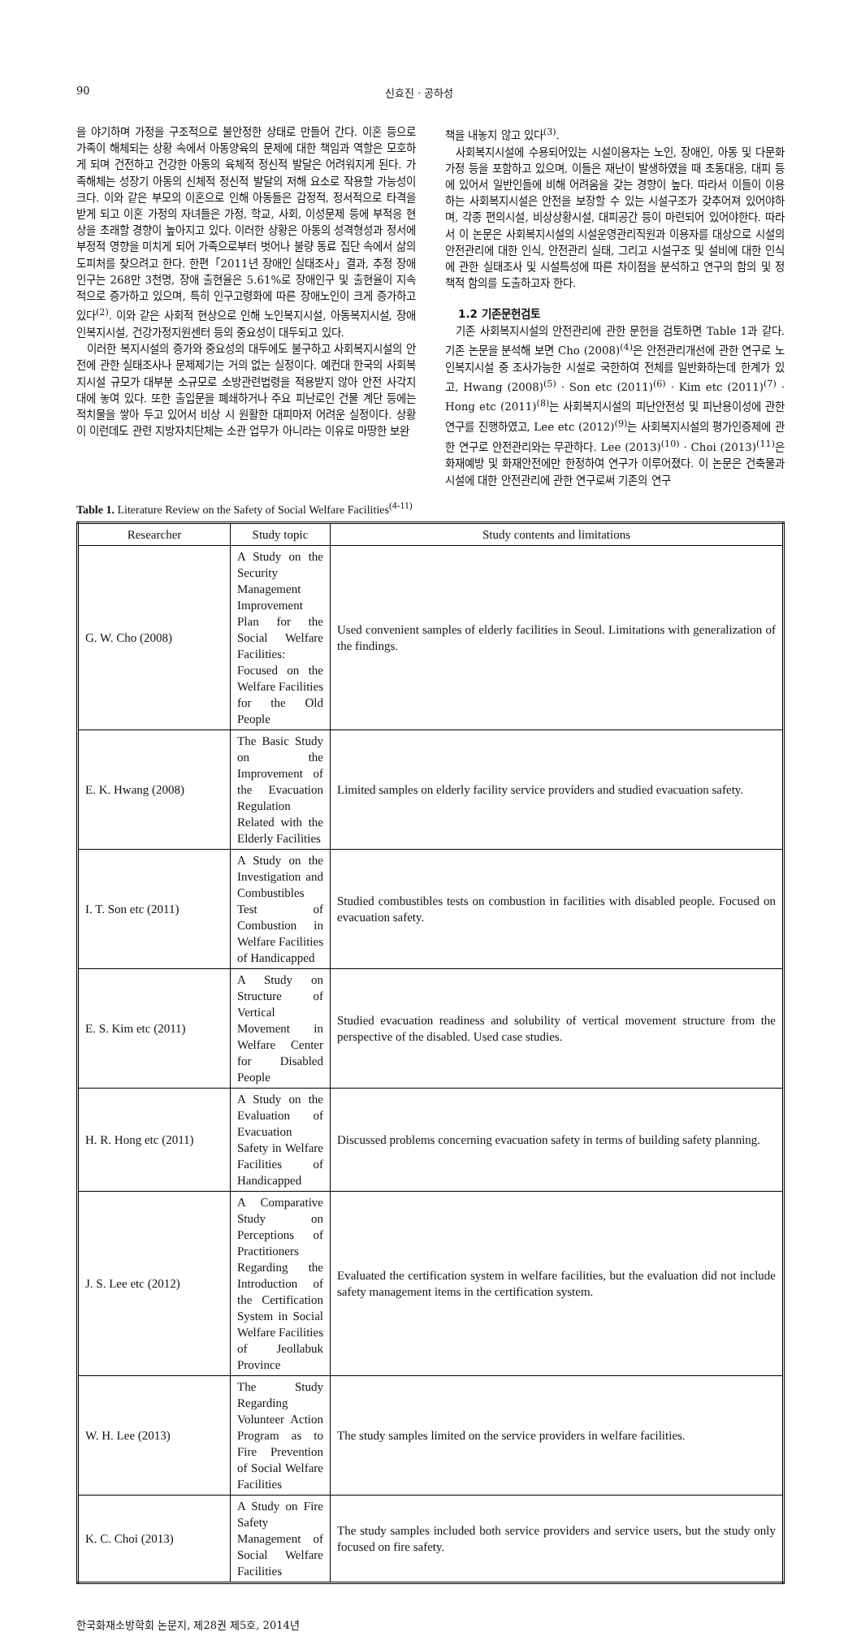90 신효진 · 공하성
을 야기하며 가정을 구조적으로 불안정한 상태로 만들어 간다. 이혼 등으로 가족이 해체되는 상황 속에서 아동양육의 문제에 대한 책임과 역할은 모호하게 되며 건전하고 건강한 아동의 육체적 정신적 발달은 어려워지게 된다. 가족해체는 성장기 아동의 신체적 정신적 발달의 저해 요소로 작용할 가능성이 크다. 이와 같은 부모의 이혼으로 인해 아동들은 감정적, 정서적으로 타격을 받게 되고 이혼 가정의 자녀들은 가정, 학교, 사회, 이성문제 등에 부적응 현상을 초래할 경향이 높아지고 있다. 이러한 상황은 아동의 성격형성과 정서에 부정적 영향을 미치게 되어 가족으로부터 벗어나 불량 동료 집단 속에서 삶의 도피처를 찾으려고 한다. 한편「2011년 장애인 실태조사」결과, 추정 장애인구는 268만 3천명, 장애 출현율은 5.61%로 장애인구 및 출현율이 지속적으로 증가하고 있으며, 특히 인구고령화에 따른 장애노인이 크게 증가하고 있다<sup>(2)</sup>. 이와 같은 사회적 현상으로 인해 노인복지시설, 아동복지시설, 장애인복지시설, 건강가정지원센터 등의 중요성이 대두되고 있다.
이러한 복지시설의 증가와 중요성의 대두에도 불구하고 사회복지시설의 안전에 관한 실태조사나 문제제기는 거의 없는 실정이다. 예컨대 한국의 사회복지시설 규모가 대부분 소규모로 소방관련법령을 적용받지 않아 안전 사각지대에 놓여 있다. 또한 출입문을 폐쇄하거나 주요 피난로인 건물 계단 등에는 적치물을 쌓아 두고 있어서 비상 시 원활한 대피마저 어려운 실정이다. 상황이 이런데도 관련 지방자치단체는 소관 업무가 아니라는 이유로 마땅한 보완
책을 내놓지 않고 있다<sup>(3)</sup>.
사회복지시설에 수용되어있는 시설이용자는 노인, 장애인, 아동 및 다문화가정 등을 포함하고 있으며, 이들은 재난이 발생하였을 때 초동대응, 대피 등에 있어서 일반인들에 비해 어려움을 갖는 경향이 높다. 따라서 이들이 이용하는 사회복지시설은 안전을 보장할 수 있는 시설구조가 갖추어져 있어야하며, 각종 편의시설, 비상상황시설, 대피공간 등이 마련되어 있어야한다. 따라서 이 논문은 사회복지시설의 시설운영관리직원과 이용자를 대상으로 시설의 안전관리에 대한 인식, 안전관리 실태, 그리고 시설구조 및 설비에 대한 인식에 관한 실태조사 및 시설특성에 따른 차이점을 분석하고 연구의 함의 및 정책적 함의를 도출하고자 한다.
1.2 기존문헌검토
기존 사회복지시설의 안전관리에 관한 문헌을 검토하면 Table 1과 같다. 기존 논문을 분석해 보면 Cho (2008)<sup>(4)</sup>은 안전관리개선에 관한 연구로 노인복지시설 중 조사가능한 시설로 국한하여 전체를 일반화하는데 한계가 있고, Hwang (2008)<sup>(5)</sup> · Son etc (2011)<sup>(6)</sup> · Kim etc (2011)<sup>(7)</sup> · Hong etc (2011)<sup>(8)</sup>는 사회복지시설의 피난안전성 및 피난용이성에 관한 연구를 진행하였고, Lee etc (2012)<sup>(9)</sup>는 사회복지시설의 평가인증제에 관한 연구로 안전관리와는 무관하다. Lee (2013)<sup>(10)</sup> · Choi (2013)<sup>(11)</sup>은 화재예방 및 화재안전에만 한정하여 연구가 이루어졌다. 이 논문은 건축물과 시설에 대한 안전관리에 관한 연구로써 기존의 연구
Table 1. Literature Review on the Safety of Social Welfare Facilities<sup>(4-11)</sup>
| Researcher | Study topic | Study contents and limitations |
| --- | --- | --- |
| G. W. Cho (2008) | A Study on the Security Management Improvement Plan for the Social Welfare Facilities: Focused on the Welfare Facilities for the Old People | Used convenient samples of elderly facilities in Seoul. Limitations with generalization of the findings. |
| E. K. Hwang (2008) | The Basic Study on the Improvement of the Evacuation Regulation Related with the Elderly Facilities | Limited samples on elderly facility service providers and studied evacuation safety. |
| I. T. Son etc (2011) | A Study on the Investigation and Combustibles Test of Combustion in Welfare Facilities of Handicapped | Studied combustibles tests on combustion in facilities with disabled people. Focused on evacuation safety. |
| E. S. Kim etc (2011) | A Study on Structure of Vertical Movement in Welfare Center for Disabled People | Studied evacuation readiness and solubility of vertical movement structure from the perspective of the disabled. Used case studies. |
| H. R. Hong etc (2011) | A Study on the Evaluation of Evacuation Safety in Welfare Facilities of Handicapped | Discussed problems concerning evacuation safety in terms of building safety planning. |
| J. S. Lee etc (2012) | A Comparative Study on Perceptions of Practitioners Regarding the Introduction of the Certification System in Social Welfare Facilities of Jeollabuk Province | Evaluated the certification system in welfare facilities, but the evaluation did not include safety management items in the certification system. |
| W. H. Lee (2013) | The Study Regarding Volunteer Action Program as to Fire Prevention of Social Welfare Facilities | The study samples limited on the service providers in welfare facilities. |
| K. C. Choi (2013) | A Study on Fire Safety Management of Social Welfare Facilities | The study samples included both service providers and service users, but the study only focused on fire safety. |
한국화재소방학회 논문지, 제28권 제5호, 2014년